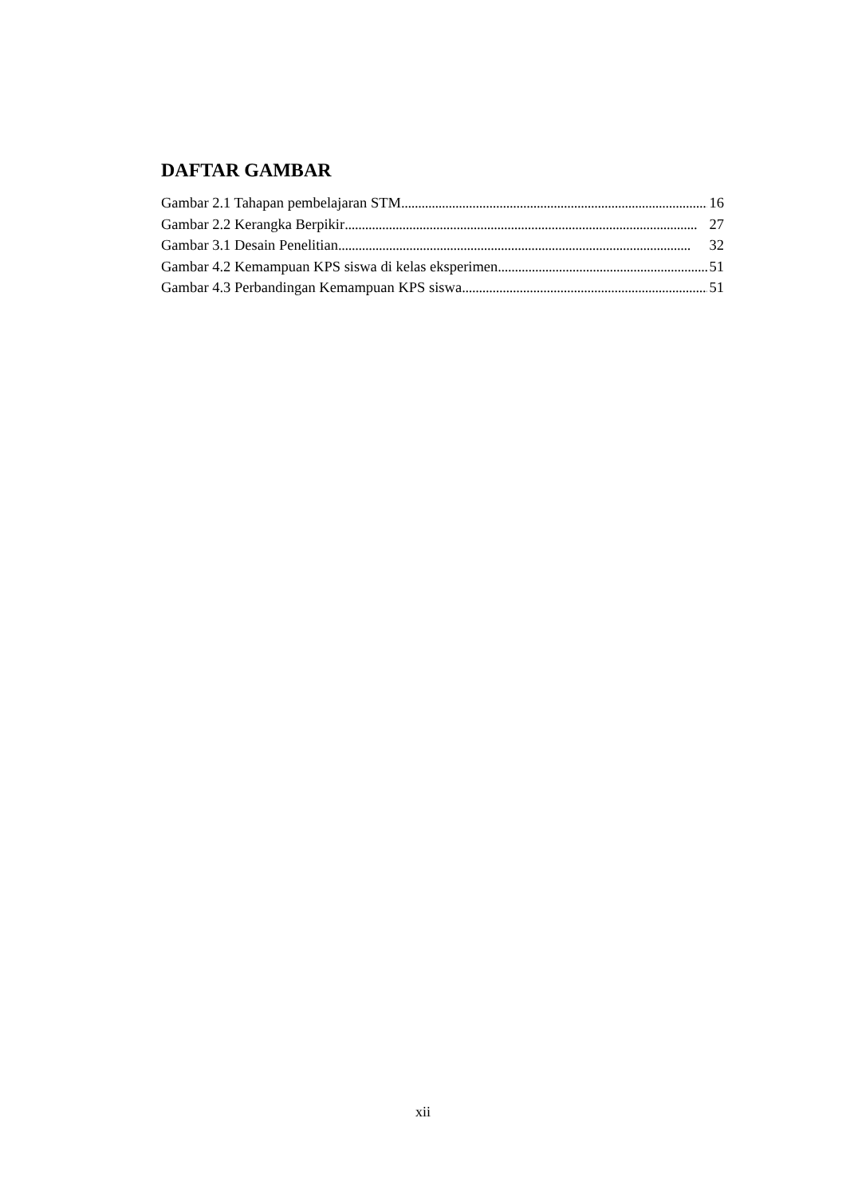DAFTAR GAMBAR
Gambar 2.1 Tahapan pembelajaran STM 16
Gambar 2.2 Kerangka Berpikir 27
Gambar 3.1 Desain Penelitian 32
Gambar 4.2 Kemampuan KPS siswa di kelas eksperimen 51
Gambar 4.3 Perbandingan Kemampuan KPS siswa 51
xii